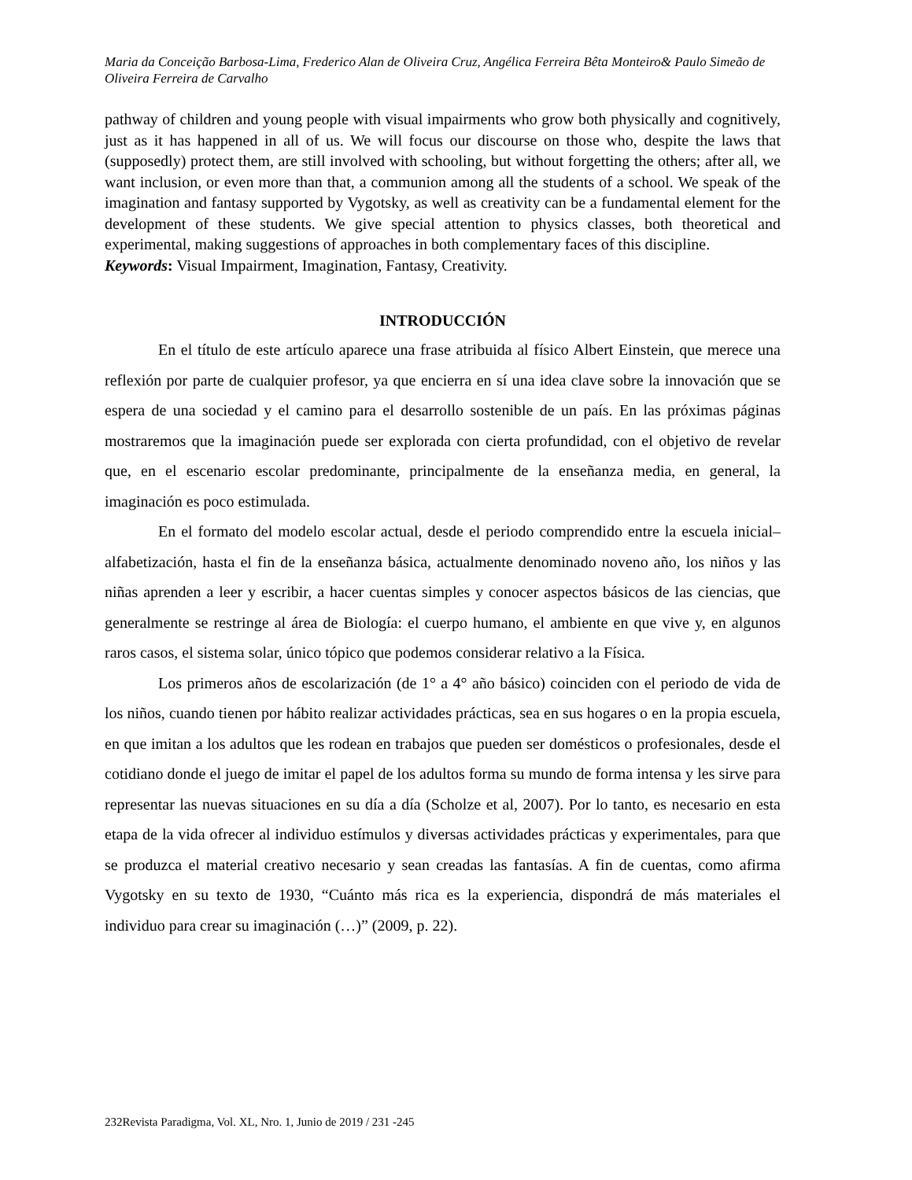Maria da Conceição Barbosa-Lima, Frederico Alan de Oliveira Cruz, Angélica Ferreira Bêta Monteiro& Paulo Simeão de Oliveira Ferreira de Carvalho
pathway of children and young people with visual impairments who grow both physically and cognitively, just as it has happened in all of us. We will focus our discourse on those who, despite the laws that (supposedly) protect them, are still involved with schooling, but without forgetting the others; after all, we want inclusion, or even more than that, a communion among all the students of a school. We speak of the imagination and fantasy supported by Vygotsky, as well as creativity can be a fundamental element for the development of these students. We give special attention to physics classes, both theoretical and experimental, making suggestions of approaches in both complementary faces of this discipline.
Keywords: Visual Impairment, Imagination, Fantasy, Creativity.
INTRODUCCIÓN
En el título de este artículo aparece una frase atribuida al físico Albert Einstein, que merece una reflexión por parte de cualquier profesor, ya que encierra en sí una idea clave sobre la innovación que se espera de una sociedad y el camino para el desarrollo sostenible de un país. En las próximas páginas mostraremos que la imaginación puede ser explorada con cierta profundidad, con el objetivo de revelar que, en el escenario escolar predominante, principalmente de la enseñanza media, en general, la imaginación es poco estimulada.
En el formato del modelo escolar actual, desde el periodo comprendido entre la escuela inicial–alfabetización, hasta el fin de la enseñanza básica, actualmente denominado noveno año, los niños y las niñas aprenden a leer y escribir, a hacer cuentas simples y conocer aspectos básicos de las ciencias, que generalmente se restringe al área de Biología: el cuerpo humano, el ambiente en que vive y, en algunos raros casos, el sistema solar, único tópico que podemos considerar relativo a la Física.
Los primeros años de escolarización (de 1° a 4° año básico) coinciden con el periodo de vida de los niños, cuando tienen por hábito realizar actividades prácticas, sea en sus hogares o en la propia escuela, en que imitan a los adultos que les rodean en trabajos que pueden ser domésticos o profesionales, desde el cotidiano donde el juego de imitar el papel de los adultos forma su mundo de forma intensa y les sirve para representar las nuevas situaciones en su día a día (Scholze et al, 2007). Por lo tanto, es necesario en esta etapa de la vida ofrecer al individuo estímulos y diversas actividades prácticas y experimentales, para que se produzca el material creativo necesario y sean creadas las fantasías. A fin de cuentas, como afirma Vygotsky en su texto de 1930, “Cuánto más rica es la experiencia, dispondrá de más materiales el individuo para crear su imaginación (…)” (2009, p. 22).
232Revista Paradigma, Vol. XL, Nro. 1, Junio de 2019 / 231 -245